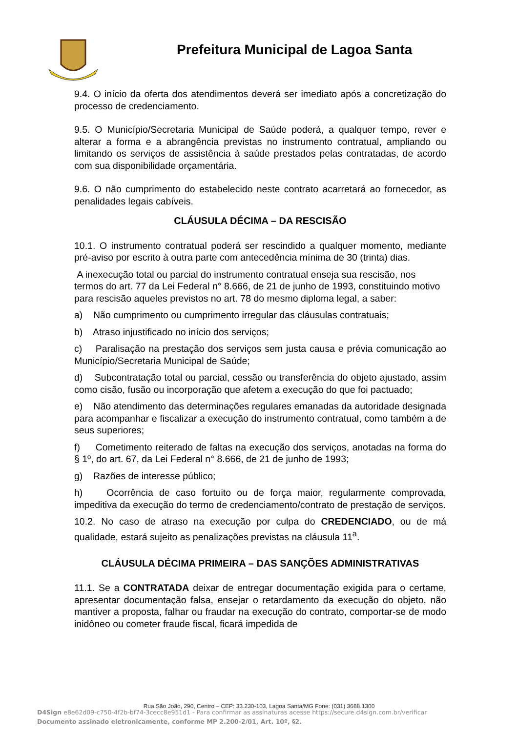Prefeitura Municipal de Lagoa Santa
9.4. O início da oferta dos atendimentos deverá ser imediato após a concretização do processo de credenciamento.
9.5. O Município/Secretaria Municipal de Saúde poderá, a qualquer tempo, rever e alterar a forma e a abrangência previstas no instrumento contratual, ampliando ou limitando os serviços de assistência à saúde prestados pelas contratadas, de acordo com sua disponibilidade orçamentária.
9.6. O não cumprimento do estabelecido neste contrato acarretará ao fornecedor, as penalidades legais cabíveis.
CLÁUSULA DÉCIMA – DA RESCISÃO
10.1. O instrumento contratual poderá ser rescindido a qualquer momento, mediante pré-aviso por escrito à outra parte com antecedência mínima de 30 (trinta) dias.
A inexecução total ou parcial do instrumento contratual enseja sua rescisão, nos termos do art. 77 da Lei Federal n° 8.666, de 21 de junho de 1993, constituindo motivo para rescisão aqueles previstos no art. 78 do mesmo diploma legal, a saber:
a) Não cumprimento ou cumprimento irregular das cláusulas contratuais;
b) Atraso injustificado no início dos serviços;
c) Paralisação na prestação dos serviços sem justa causa e prévia comunicação ao Município/Secretaria Municipal de Saúde;
d) Subcontratação total ou parcial, cessão ou transferência do objeto ajustado, assim como cisão, fusão ou incorporação que afetem a execução do que foi pactuado;
e) Não atendimento das determinações regulares emanadas da autoridade designada para acompanhar e fiscalizar a execução do instrumento contratual, como também a de seus superiores;
f) Cometimento reiterado de faltas na execução dos serviços, anotadas na forma do § 1º, do art. 67, da Lei Federal n° 8.666, de 21 de junho de 1993;
g) Razões de interesse público;
h) Ocorrência de caso fortuito ou de força maior, regularmente comprovada, impeditiva da execução do termo de credenciamento/contrato de prestação de serviços.
10.2. No caso de atraso na execução por culpa do CREDENCIADO, ou de má qualidade, estará sujeito as penalizações previstas na cláusula 11<sup>a</sup>.
CLÁUSULA DÉCIMA PRIMEIRA – DAS SANÇÕES ADMINISTRATIVAS
11.1. Se a CONTRATADA deixar de entregar documentação exigida para o certame, apresentar documentação falsa, ensejar o retardamento da execução do objeto, não mantiver a proposta, falhar ou fraudar na execução do contrato, comportar-se de modo inidôneo ou cometer fraude fiscal, ficará impedida de
Rua São João, 290, Centro – CEP: 33.230-103, Lagoa Santa/MG Fone: (031) 3688.1300
D4Sign e8e62d09-c750-4f2b-bf74-3cecc8e951d1 - Para confirmar as assinaturas acesse https://secure.d4sign.com.br/verificar
Documento assinado eletronicamente, conforme MP 2.200-2/01, Art. 10º, §2.